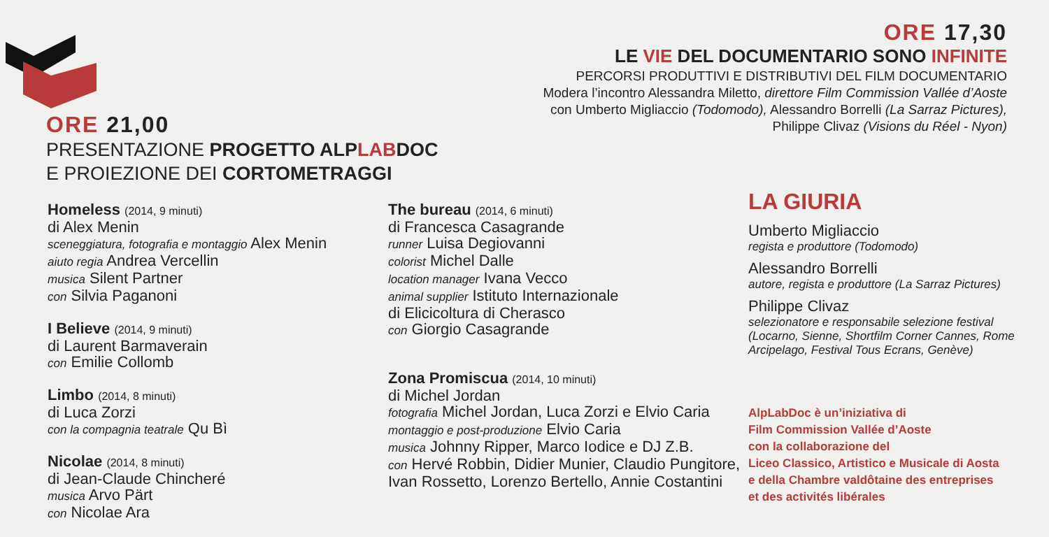ORE 17,30
LE VIE DEL DOCUMENTARIO SONO INFINITE
PERCORSI PRODUTTIVI E DISTRIBUTIVI DEL FILM DOCUMENTARIO
Modera l’incontro Alessandra Miletto, direttore Film Commission Vallée d’Aoste
con Umberto Migliaccio (Todomodo), Alessandro Borrelli (La Sarraz Pictures),
Philippe Clivaz (Visions du Réel - Nyon)
ORE 21,00
PRESENTAZIONE PROGETTO ALPLABDOC
E PROIEZIONE DEI CORTOMETRAGGI
Homeless (2014, 9 minuti)
di Alex Menin
sceneggiatura, fotografia e montaggio Alex Menin
aiuto regia Andrea Vercellin
musica Silent Partner
con Silvia Paganoni
I Believe (2014, 9 minuti)
di Laurent Barmaverain
con Emilie Collomb
Limbo (2014, 8 minuti)
di Luca Zorzi
con la compagnia teatrale Qu Bì
Nicolae (2014, 8 minuti)
di Jean-Claude Chincheré
musica Arvo Pärt
con Nicolae Ara
The bureau (2014, 6 minuti)
di Francesca Casagrande
runner Luisa Degiovanni
colorist Michel Dalle
location manager Ivana Vecco
animal supplier Istituto Internazionale
di Elicicoltura di Cherasco
con Giorgio Casagrande
Zona Promiscua (2014, 10 minuti)
di Michel Jordan
fotografia Michel Jordan, Luca Zorzi e Elvio Caria
montaggio e post-produzione Elvio Caria
musica Johnny Ripper, Marco Iodice e DJ Z.B.
con Hervé Robbin, Didier Munier, Claudio Pungitore, Ivan Rossetto, Lorenzo Bertello, Annie Costantini
LA GIURIA
Umberto Migliaccio
regista e produttore (Todomodo)
Alessandro Borrelli
autore, regista e produttore (La Sarraz Pictures)
Philippe Clivaz
selezionatore e responsabile selezione festival (Locarno, Sienne, Shortfilm Corner Cannes, Rome Arcipelago, Festival Tous Ecrans, Genève)
AlpLabDoc è un’iniziativa di
Film Commission Vallée d’Aoste
con la collaborazione del
Liceo Classico, Artistico e Musicale di Aosta
e della Chambre valdôtaine des entreprises
et des activités libérales